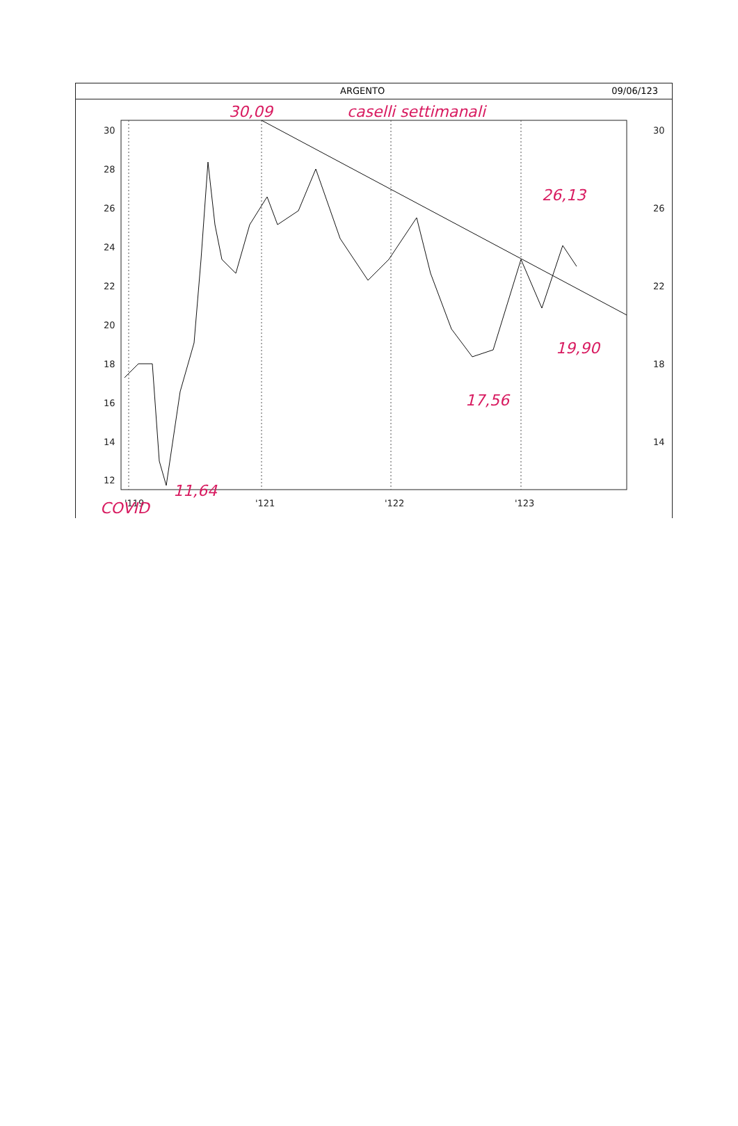ARGENTO 09/06/123
30
28
26
24
22
20
18
16
14
12
30
26
22
18
14
'119
'121
'122
'123
30,09
caselli settimanali
26,13
19,90
17,56
COVID
11,64